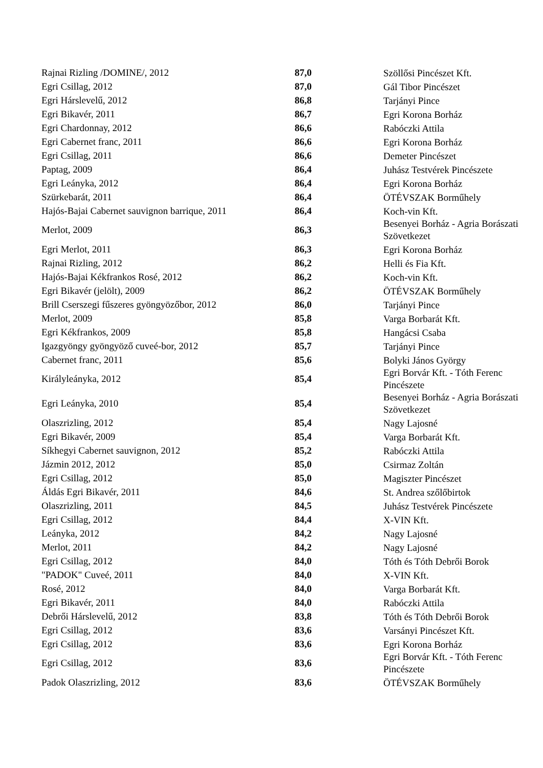| Rajnai Rizling /DOMINE/, 2012 | 87,0 | Szöllősi Pincészet Kft. |
| Egri Csillag, 2012 | 87,0 | Gál Tibor Pincészet |
| Egri Hárslevelű, 2012 | 86,8 | Tarjányi Pince |
| Egri Bikavér, 2011 | 86,7 | Egri Korona Borház |
| Egri Chardonnay, 2012 | 86,6 | Rabóczki Attila |
| Egri Cabernet franc, 2011 | 86,6 | Egri Korona Borház |
| Egri Csillag, 2011 | 86,6 | Demeter Pincészet |
| Paptag, 2009 | 86,4 | Juhász Testvérek Pincészete |
| Egri Leányka, 2012 | 86,4 | Egri Korona Borház |
| Szürkebarát, 2011 | 86,4 | ÖTÉVSZAK Borműhely |
| Hajós-Bajai Cabernet sauvignon barrique, 2011 | 86,4 | Koch-vin Kft. |
| Merlot, 2009 | 86,3 | Besenyei Borház - Agria Borászati Szövetkezet |
| Egri Merlot, 2011 | 86,3 | Egri Korona Borház |
| Rajnai Rizling, 2012 | 86,2 | Helli és Fia Kft. |
| Hajós-Bajai Kékfrankos Rosé, 2012 | 86,2 | Koch-vin Kft. |
| Egri Bikavér (jelölt), 2009 | 86,2 | ÖTÉVSZAK Borműhely |
| Brill Cserszegi fűszeres gyöngyözőbor, 2012 | 86,0 | Tarjányi Pince |
| Merlot, 2009 | 85,8 | Varga Borbarát Kft. |
| Egri Kékfrankos, 2009 | 85,8 | Hangácsi Csaba |
| Igazgyöngy gyöngyöző cuveé-bor, 2012 | 85,7 | Tarjányi Pince |
| Cabernet franc, 2011 | 85,6 | Bolyki János György |
| Királyleányka, 2012 | 85,4 | Egri Borvár Kft. - Tóth Ferenc Pincészete |
| Egri Leányka, 2010 | 85,4 | Besenyei Borház - Agria Borászati Szövetkezet |
| Olaszrizling, 2012 | 85,4 | Nagy Lajosné |
| Egri Bikavér, 2009 | 85,4 | Varga Borbarát Kft. |
| Síkhegyi Cabernet sauvignon, 2012 | 85,2 | Rabóczki Attila |
| Jázmin 2012, 2012 | 85,0 | Csirmaz Zoltán |
| Egri Csillag, 2012 | 85,0 | Magiszter Pincészet |
| Áldás Egri Bikavér, 2011 | 84,6 | St. Andrea szőlőbirtok |
| Olaszrizling, 2011 | 84,5 | Juhász Testvérek Pincészete |
| Egri Csillag, 2012 | 84,4 | X-VIN Kft. |
| Leányka, 2012 | 84,2 | Nagy Lajosné |
| Merlot, 2011 | 84,2 | Nagy Lajosné |
| Egri Csillag, 2012 | 84,0 | Tóth és Tóth Debrői Borok |
| "PADOK" Cuveé, 2011 | 84,0 | X-VIN Kft. |
| Rosé, 2012 | 84,0 | Varga Borbarát Kft. |
| Egri Bikavér, 2011 | 84,0 | Rabóczki Attila |
| Debrői Hárslevelű, 2012 | 83,8 | Tóth és Tóth Debrői Borok |
| Egri Csillag, 2012 | 83,6 | Varsányi Pincészet Kft. |
| Egri Csillag, 2012 | 83,6 | Egri Korona Borház |
| Egri Csillag, 2012 | 83,6 | Egri Borvár Kft. - Tóth Ferenc Pincészete |
| Padok Olaszrizling, 2012 | 83,6 | ÖTÉVSZAK Borműhely |